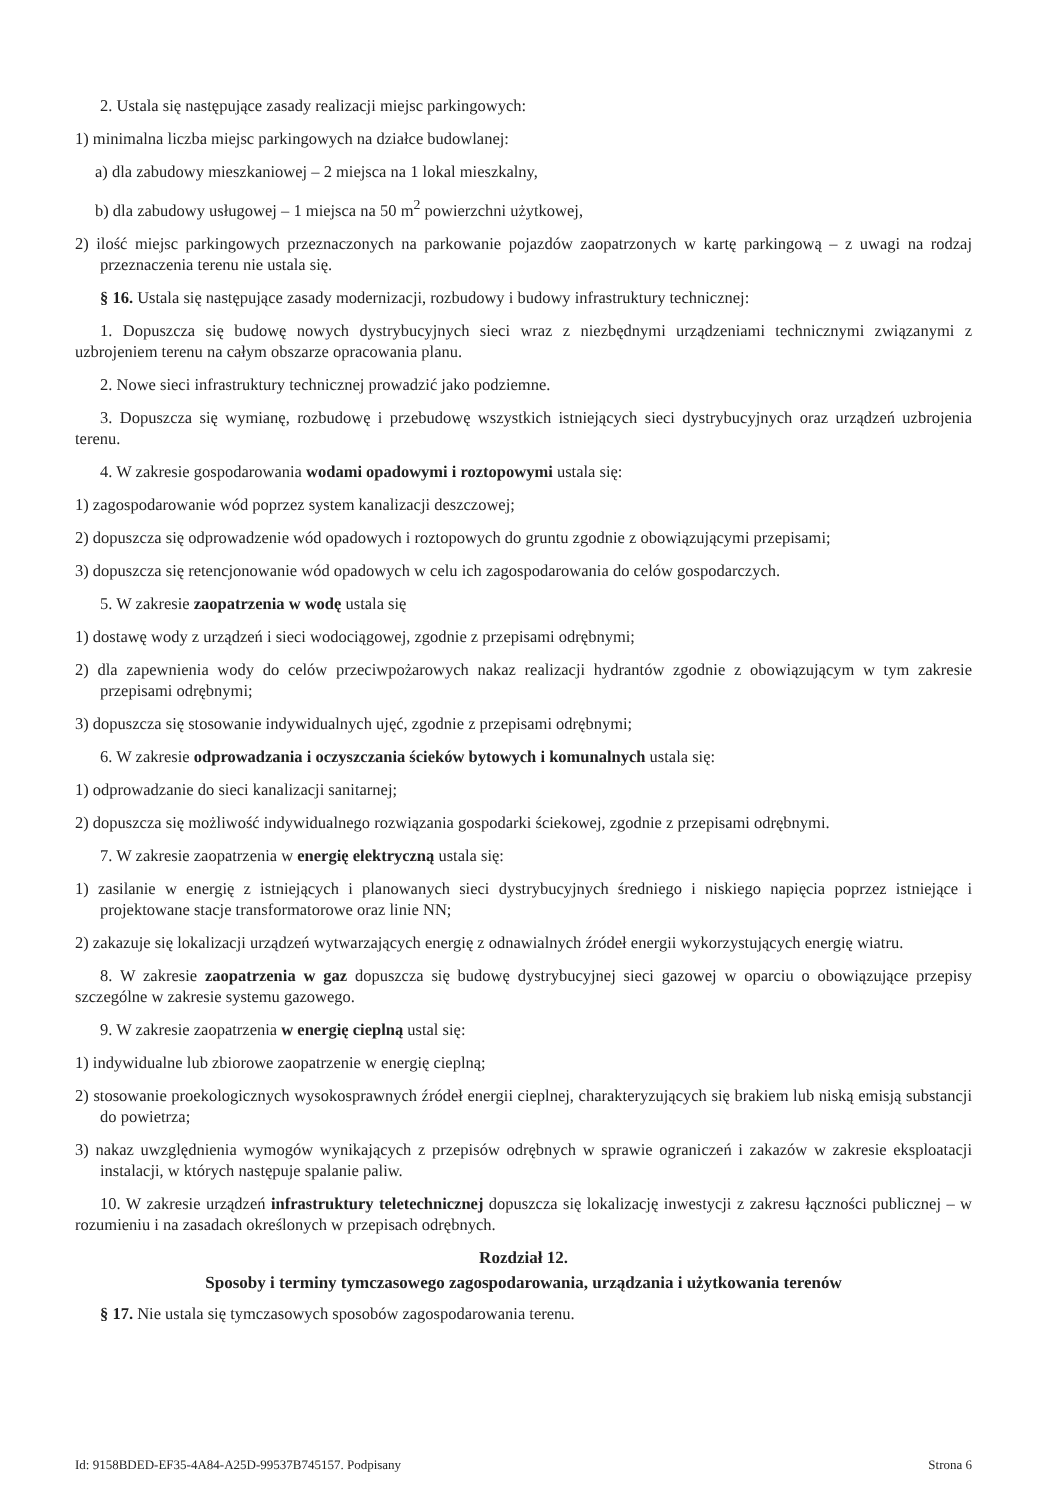2. Ustala się następujące zasady realizacji miejsc parkingowych:
1) minimalna liczba miejsc parkingowych na działce budowlanej:
a) dla zabudowy mieszkaniowej – 2 miejsca na 1 lokal mieszkalny,
b) dla zabudowy usługowej – 1 miejsca na 50 m<sup>2</sup> powierzchni użytkowej,
2) ilość miejsc parkingowych przeznaczonych na parkowanie pojazdów zaopatrzonych w kartę parkingową – z uwagi na rodzaj przeznaczenia terenu nie ustala się.
§ 16. Ustala się następujące zasady modernizacji, rozbudowy i budowy infrastruktury technicznej:
1. Dopuszcza się budowę nowych dystrybucyjnych sieci wraz z niezbędnymi urządzeniami technicznymi związanymi z uzbrojeniem terenu na całym obszarze opracowania planu.
2. Nowe sieci infrastruktury technicznej prowadzić jako podziemne.
3. Dopuszcza się wymianę, rozbudowę i przebudowę wszystkich istniejących sieci dystrybucyjnych oraz urządzeń uzbrojenia terenu.
4. W zakresie gospodarowania wodami opadowymi i roztopowymi ustala się:
1) zagospodarowanie wód poprzez system kanalizacji deszczowej;
2) dopuszcza się odprowadzenie wód opadowych i roztopowych do gruntu zgodnie z obowiązującymi przepisami;
3) dopuszcza się retencjonowanie wód opadowych w celu ich zagospodarowania do celów gospodarczych.
5. W zakresie zaopatrzenia w wodę ustala się
1) dostawę wody z urządzeń i sieci wodociągowej, zgodnie z przepisami odrębnymi;
2) dla zapewnienia wody do celów przeciwpożarowych nakaz realizacji hydrantów zgodnie z obowiązującym w tym zakresie przepisami odrębnymi;
3) dopuszcza się stosowanie indywidualnych ujęć, zgodnie z przepisami odrębnymi;
6. W zakresie odprowadzania i oczyszczania ścieków bytowych i komunalnych ustala się:
1) odprowadzanie do sieci kanalizacji sanitarnej;
2) dopuszcza się możliwość indywidualnego rozwiązania gospodarki ściekowej, zgodnie z przepisami odrębnymi.
7. W zakresie zaopatrzenia w energię elektryczną ustala się:
1) zasilanie w energię z istniejących i planowanych sieci dystrybucyjnych średniego i niskiego napięcia poprzez istniejące i projektowane stacje transformatorowe oraz linie NN;
2) zakazuje się lokalizacji urządzeń wytwarzających energię z odnawialnych źródeł energii wykorzystujących energię wiatru.
8. W zakresie zaopatrzenia w gaz dopuszcza się budowę dystrybucyjnej sieci gazowej w oparciu o obowiązujące przepisy szczególne w zakresie systemu gazowego.
9. W zakresie zaopatrzenia w energię cieplną ustal się:
1) indywidualne lub zbiorowe zaopatrzenie w energię cieplną;
2) stosowanie proekologicznych wysokosprawnych źródeł energii cieplnej, charakteryzujących się brakiem lub niską emisją substancji do powietrza;
3) nakaz uwzględnienia wymogów wynikających z przepisów odrębnych w sprawie ograniczeń i zakazów w zakresie eksploatacji instalacji, w których następuje spalanie paliw.
10. W zakresie urządzeń infrastruktury teletechnicznej dopuszcza się lokalizację inwestycji z zakresu łączności publicznej – w rozumieniu i na zasadach określonych w przepisach odrębnych.
Rozdział 12.
Sposoby i terminy tymczasowego zagospodarowania, urządzania i użytkowania terenów
§ 17. Nie ustala się tymczasowych sposobów zagospodarowania terenu.
Id: 9158BDED-EF35-4A84-A25D-99537B745157. Podpisany Strona 6